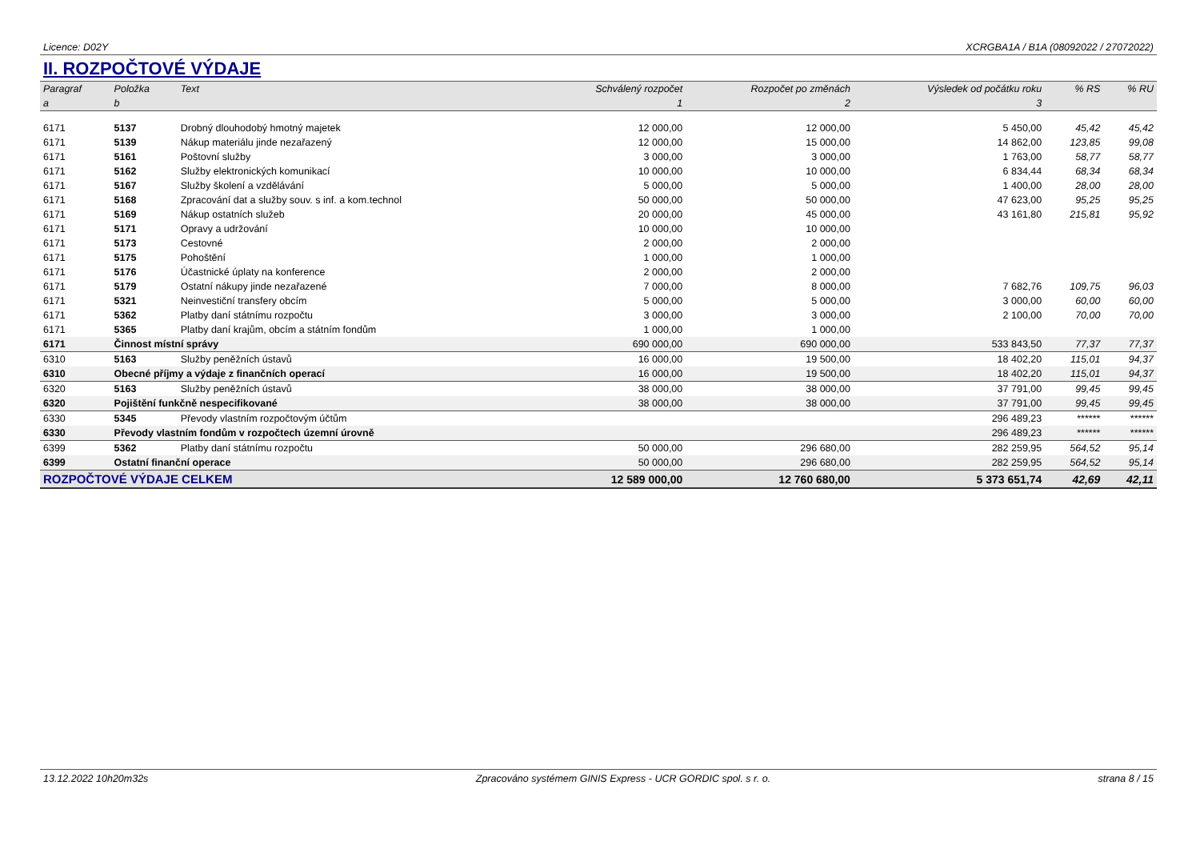Licence: D02Y XCRGBA1A / B1A (08092022 / 27072022)
II. ROZPOČTOVÉ VÝDAJE
| Paragraf | Položka | Text | Schválený rozpočet | Rozpočet po změnách | Výsledek od počátku roku | % RS | % RU |
| --- | --- | --- | --- | --- | --- | --- | --- |
| a | b | | 1 | 2 | 3 | | |
| 6171 | 5137 | Drobný dlouhodobý hmotný majetek | 12 000,00 | 12 000,00 | 5 450,00 | 45,42 | 45,42 |
| 6171 | 5139 | Nákup materiálu jinde nezařazený | 12 000,00 | 15 000,00 | 14 862,00 | 123,85 | 99,08 |
| 6171 | 5161 | Poštovní služby | 3 000,00 | 3 000,00 | 1 763,00 | 58,77 | 58,77 |
| 6171 | 5162 | Služby elektronických komunikací | 10 000,00 | 10 000,00 | 6 834,44 | 68,34 | 68,34 |
| 6171 | 5167 | Služby školení a vzdělávání | 5 000,00 | 5 000,00 | 1 400,00 | 28,00 | 28,00 |
| 6171 | 5168 | Zpracování dat a služby souv. s inf. a kom.technol | 50 000,00 | 50 000,00 | 47 623,00 | 95,25 | 95,25 |
| 6171 | 5169 | Nákup ostatních služeb | 20 000,00 | 45 000,00 | 43 161,80 | 215,81 | 95,92 |
| 6171 | 5171 | Opravy a udržování | 10 000,00 | 10 000,00 | | | |
| 6171 | 5173 | Cestovné | 2 000,00 | 2 000,00 | | | |
| 6171 | 5175 | Pohoštění | 1 000,00 | 1 000,00 | | | |
| 6171 | 5176 | Účastnické úplaty na konference | 2 000,00 | 2 000,00 | | | |
| 6171 | 5179 | Ostatní nákupy jinde nezařazené | 7 000,00 | 8 000,00 | 7 682,76 | 109,75 | 96,03 |
| 6171 | 5321 | Neinvestiční transfery obcím | 5 000,00 | 5 000,00 | 3 000,00 | 60,00 | 60,00 |
| 6171 | 5362 | Platby daní státnímu rozpočtu | 3 000,00 | 3 000,00 | 2 100,00 | 70,00 | 70,00 |
| 6171 | 5365 | Platby daní krajům, obcím a státním fondům | 1 000,00 | 1 000,00 | | | |
| 6171 | Činnost místní správy | | 690 000,00 | 690 000,00 | 533 843,50 | 77,37 | 77,37 |
| 6310 | 5163 | Služby peněžních ústavů | 16 000,00 | 19 500,00 | 18 402,20 | 115,01 | 94,37 |
| 6310 | Obecné příjmy a výdaje z finančních operací | | 16 000,00 | 19 500,00 | 18 402,20 | 115,01 | 94,37 |
| 6320 | 5163 | Služby peněžních ústavů | 38 000,00 | 38 000,00 | 37 791,00 | 99,45 | 99,45 |
| 6320 | Pojištění funkčně nespecifikované | | 38 000,00 | 38 000,00 | 37 791,00 | 99,45 | 99,45 |
| 6330 | 5345 | Převody vlastním rozpočtovým účtům | | | 296 489,23 | ****** | ****** |
| 6330 | Převody vlastním fondům v rozpočtech územní úrovně | | | | 296 489,23 | ****** | ****** |
| 6399 | 5362 | Platby daní státnímu rozpočtu | 50 000,00 | 296 680,00 | 282 259,95 | 564,52 | 95,14 |
| 6399 | Ostatní finanční operace | | 50 000,00 | 296 680,00 | 282 259,95 | 564,52 | 95,14 |
| ROZPOČTOVÉ VÝDAJE CELKEM | | | 12 589 000,00 | 12 760 680,00 | 5 373 651,74 | 42,69 | 42,11 |
13.12.2022 10h20m32s Zpracováno systémem GINIS Express - UCR GORDIC spol. s r. o. strana 8 / 15